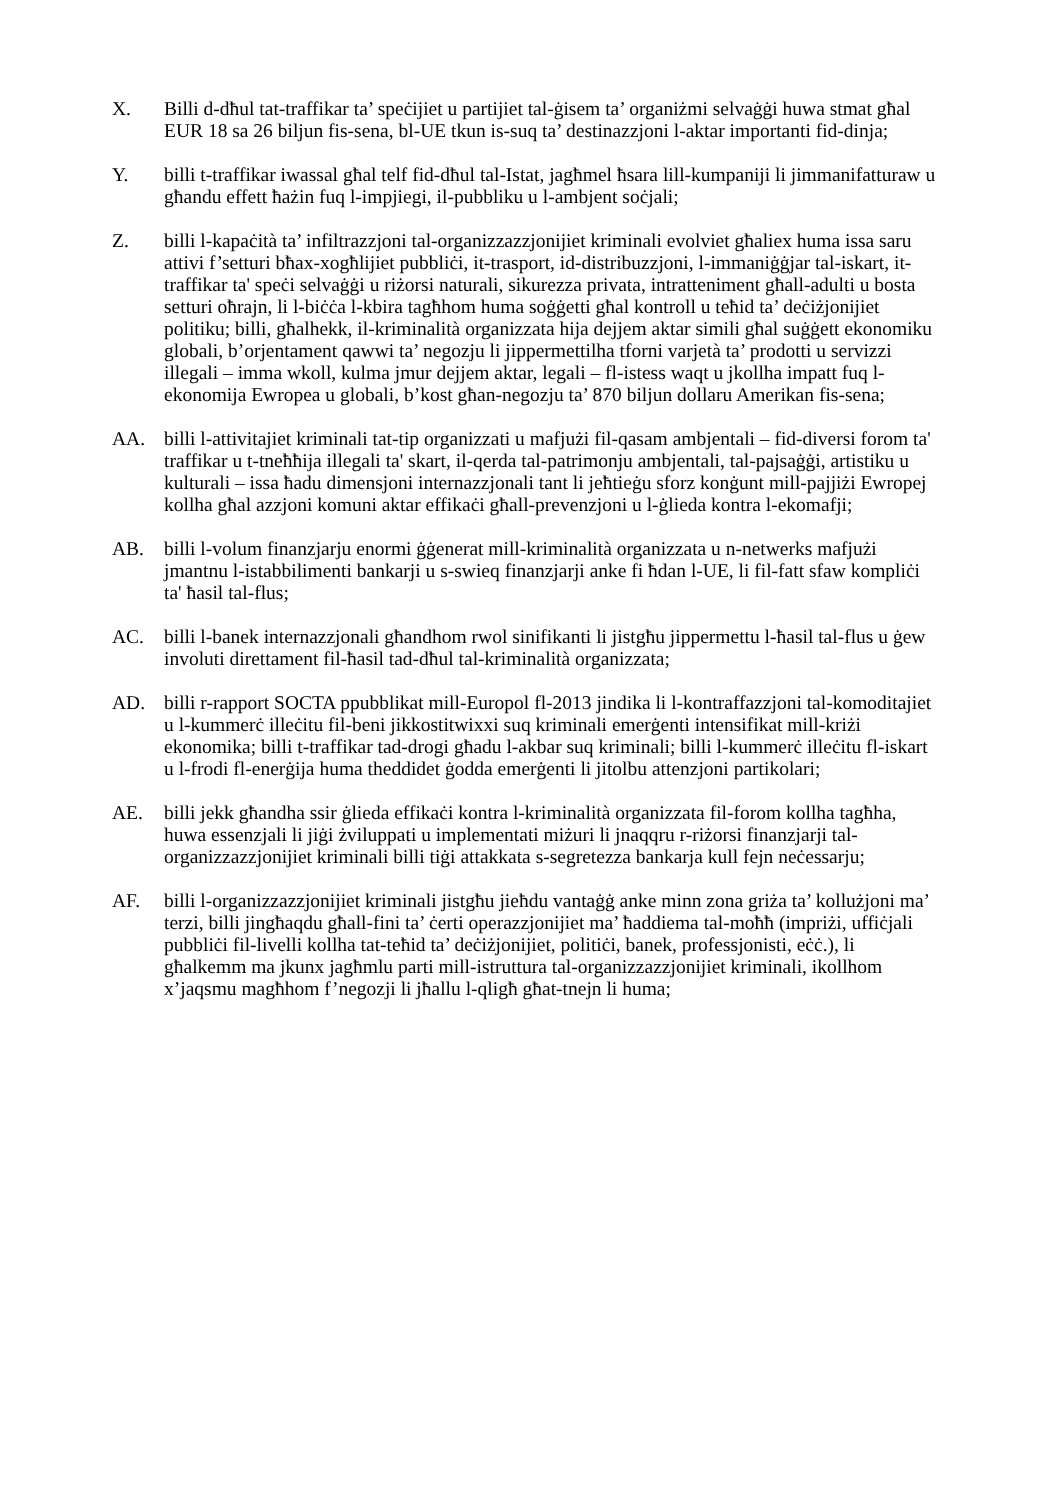X. Billi d-dħul tat-traffikar ta’ speċijiet u partijiet tal-ġisem ta’ organiżmi selvaġġi huwa stmat għal EUR 18 sa 26 biljun fis-sena, bl-UE tkun is-suq ta’ destinazzjoni l-aktar importanti fid-dinja;
Y. billi t-traffikar iwassal għal telf fid-dħul tal-Istat, jagħmel ħsara lill-kumpaniji li jimmanifatturaw u għandu effett ħażin fuq l-impjiegi, il-pubbliku u l-ambjent soċjali;
Z. billi l-kapaċità ta’ infiltrazzjoni tal-organizzazzjonijiet kriminali evolviet għaliex huma issa saru attivi f’setturi bħax-xogħlijiet pubbliċi, it-trasport, id-distribuzzjoni, l-immaniġġjar tal-iskart, it-traffikar ta' speċi selvaġġi u riżorsi naturali, sikurezza privata, intratteniment għall-adulti u bosta setturi oħrajn, li l-biċċa l-kbira tagħhom huma soġġetti għal kontroll u teħid ta’ deċiżjonijiet politiku; billi, għalhekk, il-kriminalità organizzata hija dejjem aktar simili għal suġġett ekonomiku globali, b’orjentament qawwi ta’ negozju li jippermettilha tforni varjetà ta’ prodotti u servizzi illegali – imma wkoll, kulma jmur dejjem aktar, legali – fl-istess waqt u jkollha impatt fuq l-ekonomija Ewropea u globali, b’kost għan-negozju ta’ 870 biljun dollaru Amerikan fis-sena;
AA. billi l-attivitajiet kriminali tat-tip organizzati u mafjużi fil-qasam ambjentali – fid-diversi forom ta' traffikar u t-tneħħija illegali ta' skart, il-qerda tal-patrimonju ambjentali, tal-pajsaġġi, artistiku u kulturali – issa ħadu dimensjoni internazzjonali tant li jeħtieġu sforz konġunt mill-pajjiżi Ewropej kollha għal azzjoni komuni aktar effikaċi għall-prevenzjoni u l-ġlieda kontra l-ekomafji;
AB. billi l-volum finanzjarju enormi ġġenerat mill-kriminalità organizzata u n-netwerks mafjużi jmantnu l-istabbilimenti bankarji u s-swieq finanzjarji anke fi ħdan l-UE, li fil-fatt sfaw kompliċi ta' ħasil tal-flus;
AC. billi l-banek internazzjonali għandhom rwol sinifikanti li jistgħu jippermettu l-ħasil tal-flus u ġew involuti direttament fil-ħasil tad-dħul tal-kriminalità organizzata;
AD. billi r-rapport SOCTA ppubblikat mill-Europol fl-2013 jindika li l-kontraffazzjoni tal-komoditajiet u l-kummerċ illeċitu fil-beni jikkostitwixxi suq kriminali emerġenti intensifikat mill-kriżi ekonomika; billi t-traffikar tad-drogi għadu l-akbar suq kriminali; billi l-kummerċ illeċitu fl-iskart u l-frodi fl-enerġija huma theddidet ġodda emerġenti li jitolbu attenzjoni partikolari;
AE. billi jekk għandha ssir ġlieda effikaċi kontra l-kriminalità organizzata fil-forom kollha tagħha, huwa essenzjali li jiġi żviluppati u implementati miżuri li jnaqqru r-riżorsi finanzjarji tal-organizzazzjonijiet kriminali billi tiġi attakkata s-segretezza bankarja kull fejn neċessarju;
AF. billi l-organizzazzjonijiet kriminali jistgħu jieħdu vantaġġ anke minn zona griża ta’ kollużjoni ma’ terzi, billi jingħaqdu għall-fini ta’ ċerti operazzjonijiet ma’ ħaddiema tal-moħħ (impriżi, uffiċjali pubbliċi fil-livelli kollha tat-teħid ta’ deċiżjonijiet, politiċi, banek, professjonisti, eċċ.), li għalkemm ma jkunx jagħmlu parti mill-istruttura tal-organizzazzjonijiet kriminali, ikollhom x’jaqsmu magħhom f’negozji li jħallu l-qligħ għat-tnejn li huma;